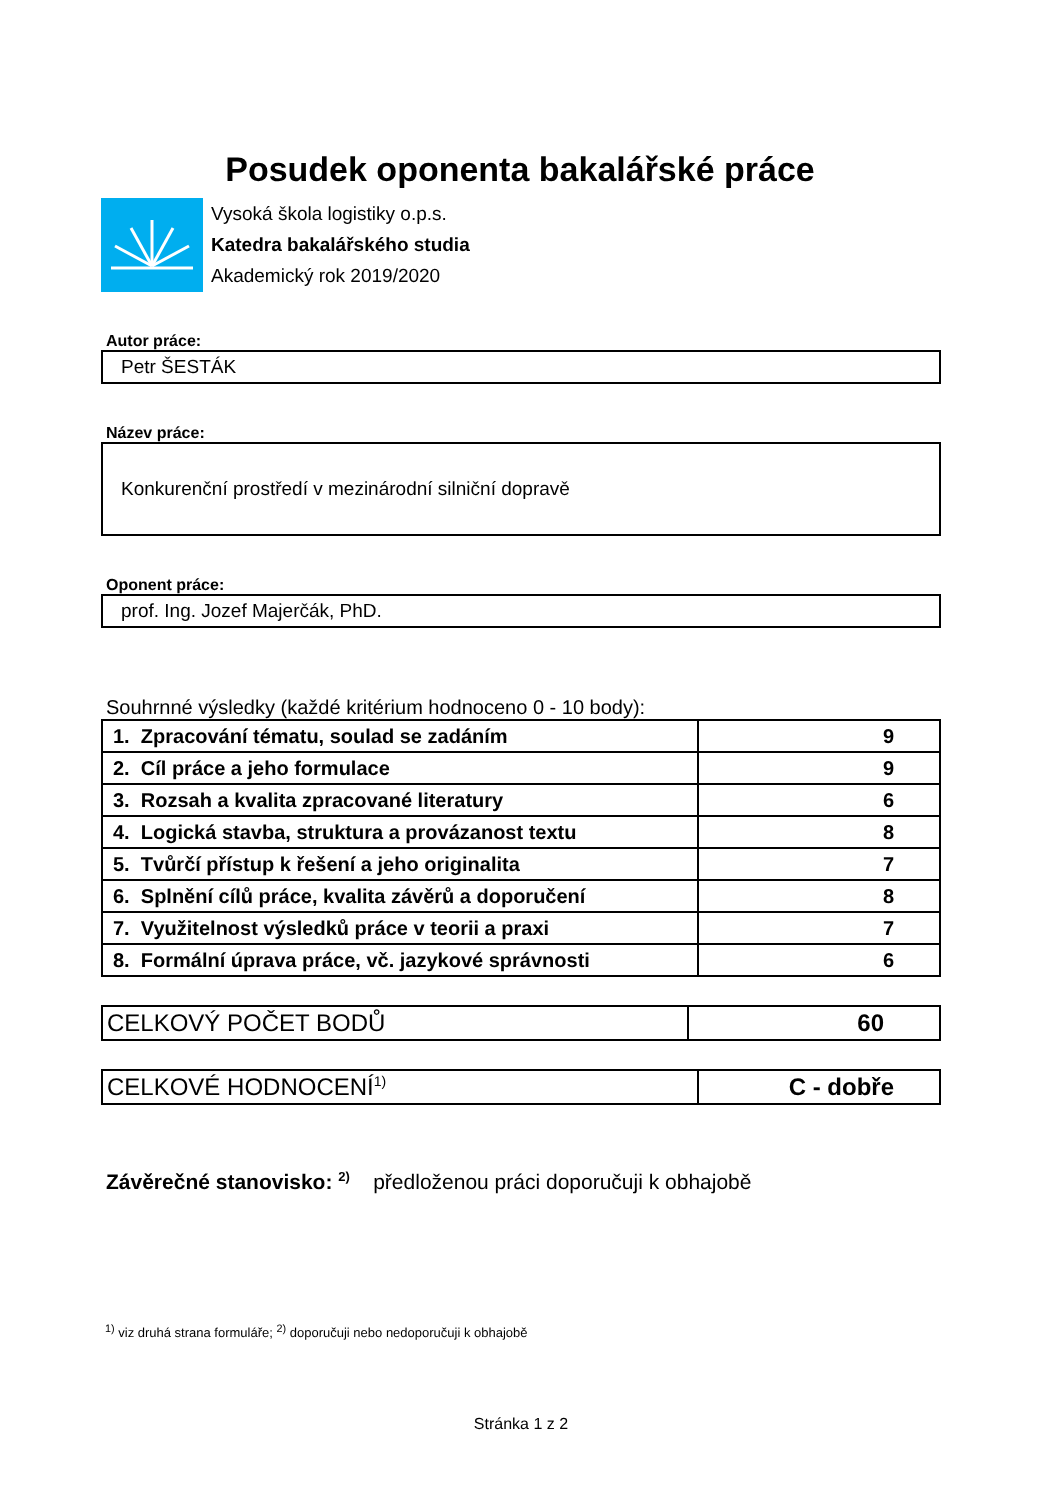Posudek oponenta bakalářské práce
Vysoká škola logistiky o.p.s.
Katedra bakalářského studia
Akademický rok 2019/2020
Autor práce:
Petr ŠESTÁK
Název práce:
Konkurenční prostředí v mezinárodní silniční dopravě
Oponent práce:
prof. Ing. Jozef Majerčák, PhD.
Souhrnné výsledky (každé kritérium hodnoceno 0 - 10 body):
| 1. Zpracování tématu, soulad se zadáním | 9 |
| 2. Cíl práce a jeho formulace | 9 |
| 3. Rozsah a kvalita zpracované literatury | 6 |
| 4. Logická stavba, struktura a provázanost textu | 8 |
| 5. Tvůrčí přístup k řešení a jeho originalita | 7 |
| 6. Splnění cílů práce, kvalita závěrů a doporučení | 8 |
| 7. Využitelnost výsledků práce v teorii a praxi | 7 |
| 8. Formální úprava práce, vč. jazykové správnosti | 6 |
| CELKOVÝ POČET BODŮ | 60 |
| CELKOVÉ HODNOCENÍ<sup>1)</sup> | C - dobře |
Závěrečné stanovisko: <sup>2)</sup> předloženou práci doporučuji k obhajobě
<sup>1)</sup> viz druhá strana formuláře; <sup>2)</sup> doporučuji nebo nedoporučuji k obhajobě
Stránka 1 z 2